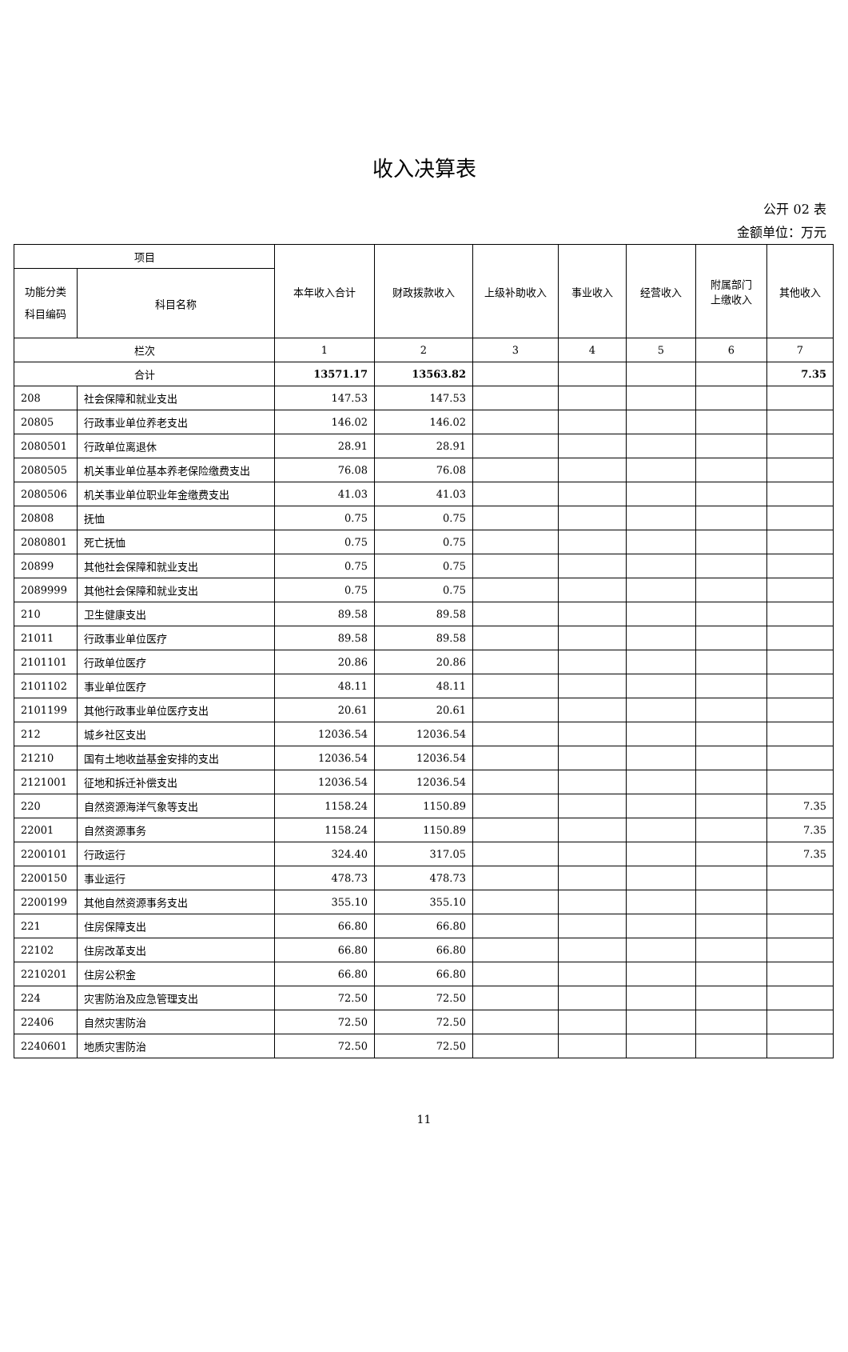收入决算表
公开 02 表
金额单位：万元
| 项目 | | 本年收入合计 | 财政拨款收入 | 上级补助收入 | 事业收入 | 经营收入 | 附属部门 上缴收入 | 其他收入 |
| --- | --- | --- | --- | --- | --- | --- | --- | --- |
| 功能分类 科目编码 | 科目名称 | | | | | | | |
| 栏次 | | 1 | 2 | 3 | 4 | 5 | 6 | 7 |
| 合计 | | 13571.17 | 13563.82 | | | | | 7.35 |
| 208 | 社会保障和就业支出 | 147.53 | 147.53 | | | | | |
| 20805 | 行政事业单位养老支出 | 146.02 | 146.02 | | | | | |
| 2080501 | 行政单位离退休 | 28.91 | 28.91 | | | | | |
| 2080505 | 机关事业单位基本养老保险缴费支出 | 76.08 | 76.08 | | | | | |
| 2080506 | 机关事业单位职业年金缴费支出 | 41.03 | 41.03 | | | | | |
| 20808 | 抚恤 | 0.75 | 0.75 | | | | | |
| 2080801 | 死亡抚恤 | 0.75 | 0.75 | | | | | |
| 20899 | 其他社会保障和就业支出 | 0.75 | 0.75 | | | | | |
| 2089999 | 其他社会保障和就业支出 | 0.75 | 0.75 | | | | | |
| 210 | 卫生健康支出 | 89.58 | 89.58 | | | | | |
| 21011 | 行政事业单位医疗 | 89.58 | 89.58 | | | | | |
| 2101101 | 行政单位医疗 | 20.86 | 20.86 | | | | | |
| 2101102 | 事业单位医疗 | 48.11 | 48.11 | | | | | |
| 2101199 | 其他行政事业单位医疗支出 | 20.61 | 20.61 | | | | | |
| 212 | 城乡社区支出 | 12036.54 | 12036.54 | | | | | |
| 21210 | 国有土地收益基金安排的支出 | 12036.54 | 12036.54 | | | | | |
| 2121001 | 征地和拆迁补偿支出 | 12036.54 | 12036.54 | | | | | |
| 220 | 自然资源海洋气象等支出 | 1158.24 | 1150.89 | | | | | 7.35 |
| 22001 | 自然资源事务 | 1158.24 | 1150.89 | | | | | 7.35 |
| 2200101 | 行政运行 | 324.40 | 317.05 | | | | | 7.35 |
| 2200150 | 事业运行 | 478.73 | 478.73 | | | | | |
| 2200199 | 其他自然资源事务支出 | 355.10 | 355.10 | | | | | |
| 221 | 住房保障支出 | 66.80 | 66.80 | | | | | |
| 22102 | 住房改革支出 | 66.80 | 66.80 | | | | | |
| 2210201 | 住房公积金 | 66.80 | 66.80 | | | | | |
| 224 | 灾害防治及应急管理支出 | 72.50 | 72.50 | | | | | |
| 22406 | 自然灾害防治 | 72.50 | 72.50 | | | | | |
| 2240601 | 地质灾害防治 | 72.50 | 72.50 | | | | | |
11